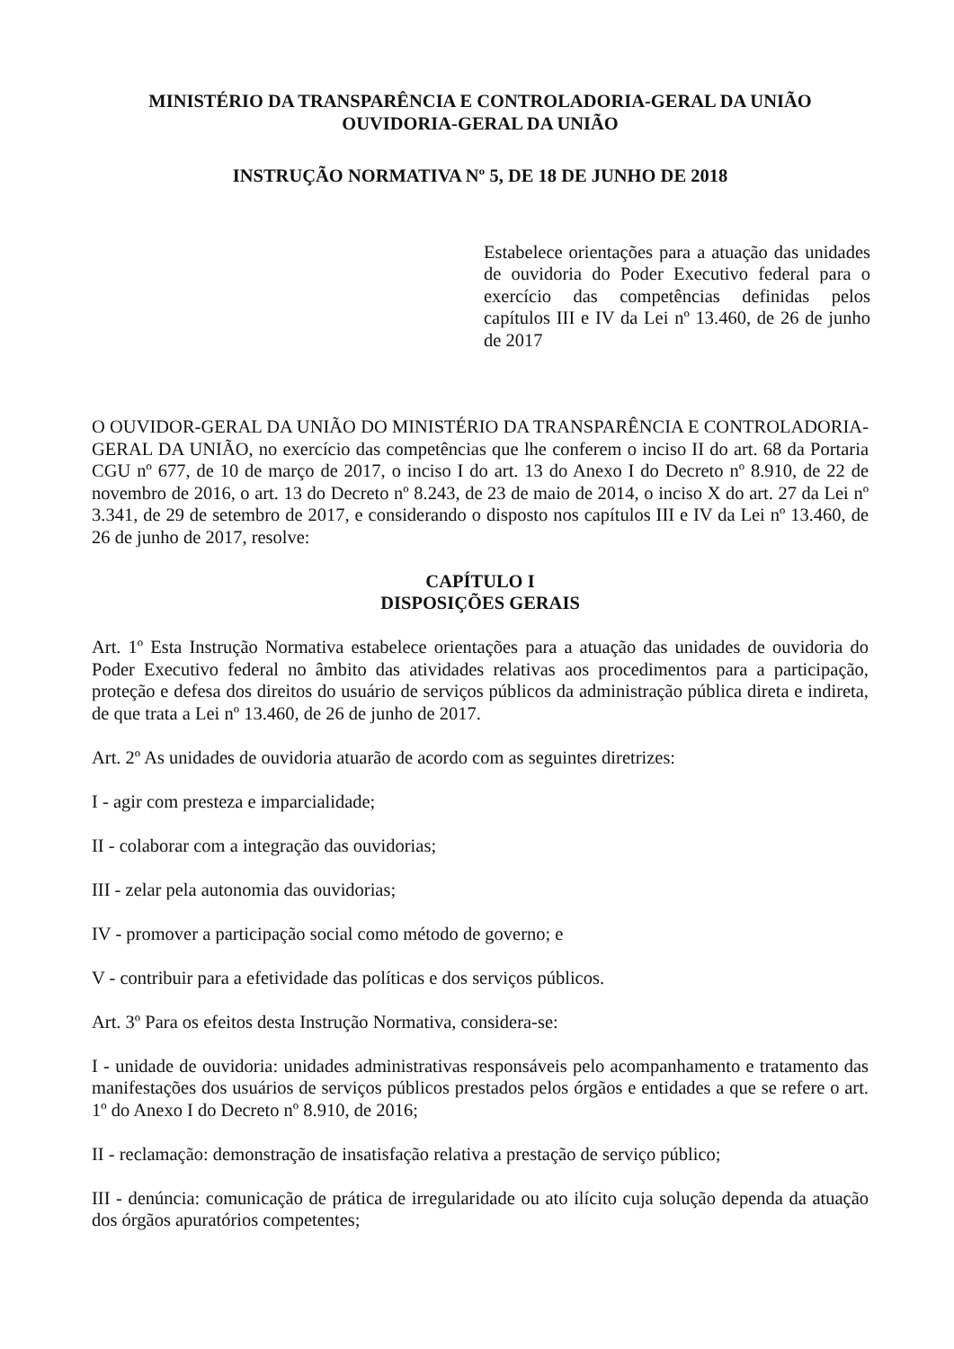MINISTÉRIO DA TRANSPARÊNCIA E CONTROLADORIA-GERAL DA UNIÃO
OUVIDORIA-GERAL DA UNIÃO
INSTRUÇÃO NORMATIVA Nº 5, DE 18 DE JUNHO DE 2018
Estabelece orientações para a atuação das unidades de ouvidoria do Poder Executivo federal para o exercício das competências definidas pelos capítulos III e IV da Lei nº 13.460, de 26 de junho de 2017
O OUVIDOR-GERAL DA UNIÃO DO MINISTÉRIO DA TRANSPARÊNCIA E CONTROLADORIA-GERAL DA UNIÃO, no exercício das competências que lhe conferem o inciso II do art. 68 da Portaria CGU nº 677, de 10 de março de 2017, o inciso I do art. 13 do Anexo I do Decreto nº 8.910, de 22 de novembro de 2016, o art. 13 do Decreto nº 8.243, de 23 de maio de 2014, o inciso X do art. 27 da Lei nº 3.341, de 29 de setembro de 2017, e considerando o disposto nos capítulos III e IV da Lei nº 13.460, de 26 de junho de 2017, resolve:
CAPÍTULO I
DISPOSIÇÕES GERAIS
Art. 1º Esta Instrução Normativa estabelece orientações para a atuação das unidades de ouvidoria do Poder Executivo federal no âmbito das atividades relativas aos procedimentos para a participação, proteção e defesa dos direitos do usuário de serviços públicos da administração pública direta e indireta, de que trata a Lei nº 13.460, de 26 de junho de 2017.
Art. 2º As unidades de ouvidoria atuarão de acordo com as seguintes diretrizes:
I - agir com presteza e imparcialidade;
II - colaborar com a integração das ouvidorias;
III - zelar pela autonomia das ouvidorias;
IV - promover a participação social como método de governo; e
V - contribuir para a efetividade das políticas e dos serviços públicos.
Art. 3º Para os efeitos desta Instrução Normativa, considera-se:
I - unidade de ouvidoria: unidades administrativas responsáveis pelo acompanhamento e tratamento das manifestações dos usuários de serviços públicos prestados pelos órgãos e entidades a que se refere o art. 1º do Anexo I do Decreto nº 8.910, de 2016;
II - reclamação: demonstração de insatisfação relativa a prestação de serviço público;
III - denúncia: comunicação de prática de irregularidade ou ato ilícito cuja solução dependa da atuação dos órgãos apuratórios competentes;